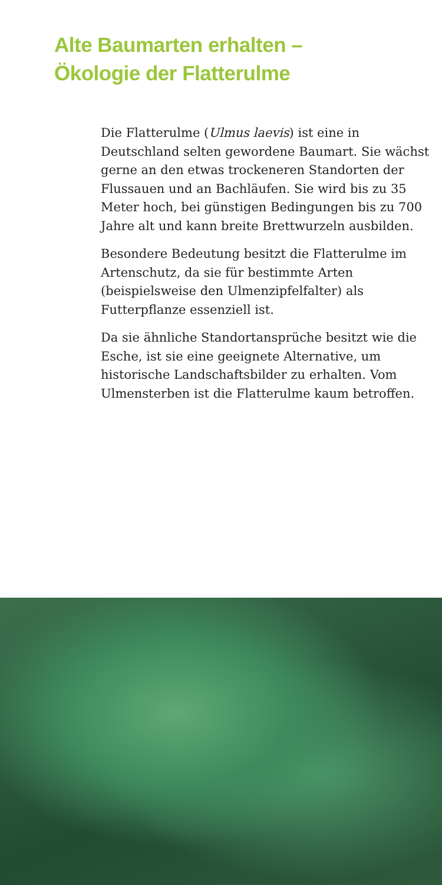Alte Baumarten erhalten –
Ökologie der Flatterulme
Die Flatterulme (Ulmus laevis) ist eine in Deutschland selten gewordene Baumart. Sie wächst gerne an den etwas trockeneren Standorten der Flussauen und an Bach­läufen. Sie wird bis zu 35 Meter hoch, bei günstigen Bedingungen bis zu 700 Jahre alt und kann breite Brettwurzeln ausbilden.
Besondere Bedeutung besitzt die Flatter­ulme im Artenschutz, da sie für bestimmte Arten (beispielsweise den Ulmenzipfel­falter) als Futterpflanze essenziell ist.
Da sie ähnliche Standortansprüche besitzt wie die Esche, ist sie eine geeignete Alterna­tive, um historische Landschaftsbilder zu erhalten. Vom Ulmensterben ist die Flatterulme kaum betroffen.